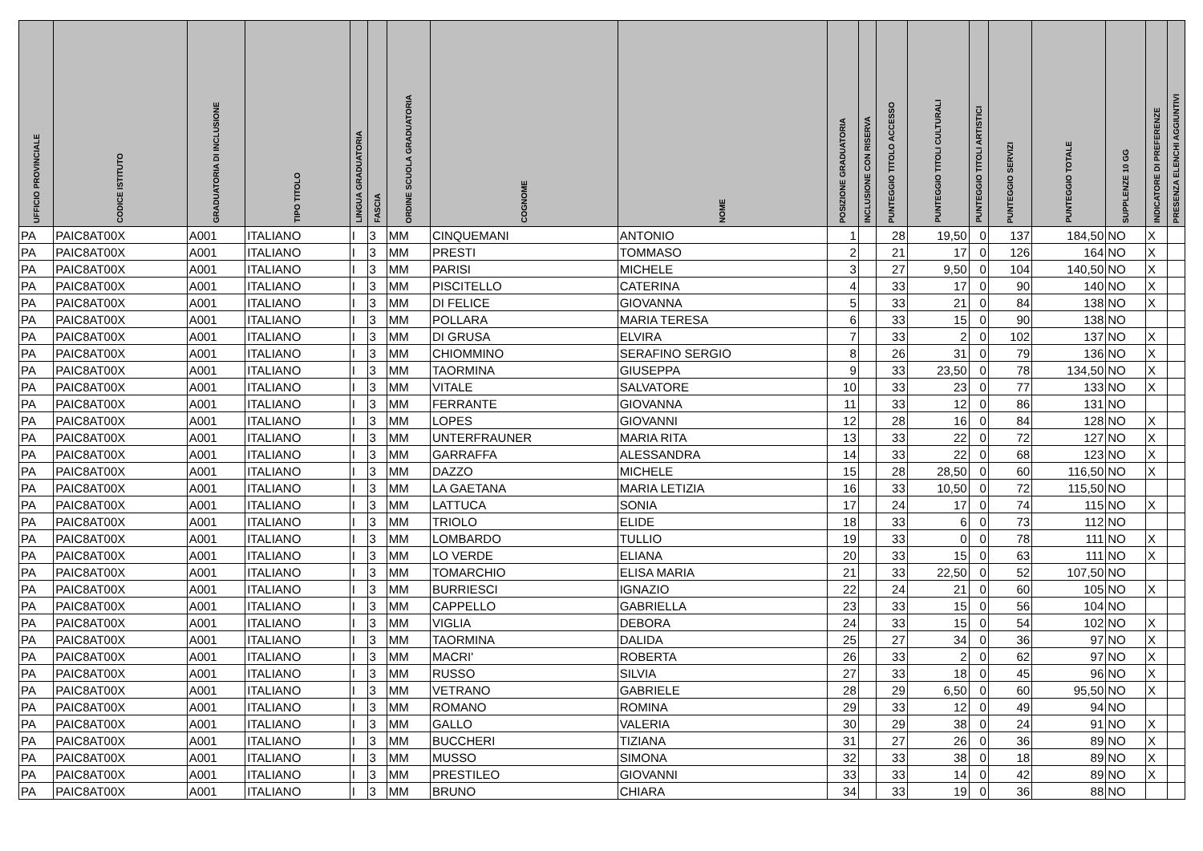| UFFICIO PROVINCIALE | CODICE ISTITUTO | GRADUATORIA DI INCLUSIONE | TIPO TITOLO | LINGUA GRADUATORIA | FASCIA | ORDINE SCUOLA GRADUATORIA | COGNOME | NOME | POSIZIONE GRADUATORIA | INCLUSIONE CON RISERVA | PUNTEGGIO TITOLO ACCESSO | PUNTEGGIO TITOLI CULTURALI | PUNTEGGIO TITOLI ARTISTICI | PUNTEGGIO SERVIZI | PUNTEGGIO TOTALE | SUPPLENZE 10 GG | INDICATORE DI PREFERENZE | PRESENZA ELENCHI AGGIUNTIVI |
| --- | --- | --- | --- | --- | --- | --- | --- | --- | --- | --- | --- | --- | --- | --- | --- | --- | --- | --- |
| PA | PAIC8AT00X | A001 | ITALIANO | I | 3 | MM | CINQUEMANI | ANTONIO | 1 | | 28 | 19,50 | 0 | 137 | 184,50 | NO | X | |
| PA | PAIC8AT00X | A001 | ITALIANO | I | 3 | MM | PRESTI | TOMMASO | 2 | | 21 | 17 | 0 | 126 | 164 | NO | X | |
| PA | PAIC8AT00X | A001 | ITALIANO | I | 3 | MM | PARISI | MICHELE | 3 | | 27 | 9,50 | 0 | 104 | 140,50 | NO | X | |
| PA | PAIC8AT00X | A001 | ITALIANO | I | 3 | MM | PISCITELLO | CATERINA | 4 | | 33 | 17 | 0 | 90 | 140 | NO | X | |
| PA | PAIC8AT00X | A001 | ITALIANO | I | 3 | MM | DI FELICE | GIOVANNA | 5 | | 33 | 21 | 0 | 84 | 138 | NO | X | |
| PA | PAIC8AT00X | A001 | ITALIANO | I | 3 | MM | POLLARA | MARIA TERESA | 6 | | 33 | 15 | 0 | 90 | 138 | NO | | |
| PA | PAIC8AT00X | A001 | ITALIANO | I | 3 | MM | DI GRUSA | ELVIRA | 7 | | 33 | 2 | 0 | 102 | 137 | NO | X | |
| PA | PAIC8AT00X | A001 | ITALIANO | I | 3 | MM | CHIOMMINO | SERAFINO SERGIO | 8 | | 26 | 31 | 0 | 79 | 136 | NO | X | |
| PA | PAIC8AT00X | A001 | ITALIANO | I | 3 | MM | TAORMINA | GIUSEPPA | 9 | | 33 | 23,50 | 0 | 78 | 134,50 | NO | X | |
| PA | PAIC8AT00X | A001 | ITALIANO | I | 3 | MM | VITALE | SALVATORE | 10 | | 33 | 23 | 0 | 77 | 133 | NO | X | |
| PA | PAIC8AT00X | A001 | ITALIANO | I | 3 | MM | FERRANTE | GIOVANNA | 11 | | 33 | 12 | 0 | 86 | 131 | NO | | |
| PA | PAIC8AT00X | A001 | ITALIANO | I | 3 | MM | LOPES | GIOVANNI | 12 | | 28 | 16 | 0 | 84 | 128 | NO | X | |
| PA | PAIC8AT00X | A001 | ITALIANO | I | 3 | MM | UNTERFRAUNER | MARIA RITA | 13 | | 33 | 22 | 0 | 72 | 127 | NO | X | |
| PA | PAIC8AT00X | A001 | ITALIANO | I | 3 | MM | GARRAFFA | ALESSANDRA | 14 | | 33 | 22 | 0 | 68 | 123 | NO | X | |
| PA | PAIC8AT00X | A001 | ITALIANO | I | 3 | MM | DAZZO | MICHELE | 15 | | 28 | 28,50 | 0 | 60 | 116,50 | NO | X | |
| PA | PAIC8AT00X | A001 | ITALIANO | I | 3 | MM | LA GAETANA | MARIA LETIZIA | 16 | | 33 | 10,50 | 0 | 72 | 115,50 | NO | | |
| PA | PAIC8AT00X | A001 | ITALIANO | I | 3 | MM | LATTUCA | SONIA | 17 | | 24 | 17 | 0 | 74 | 115 | NO | X | |
| PA | PAIC8AT00X | A001 | ITALIANO | I | 3 | MM | TRIOLO | ELIDE | 18 | | 33 | 6 | 0 | 73 | 112 | NO | | |
| PA | PAIC8AT00X | A001 | ITALIANO | I | 3 | MM | LOMBARDO | TULLIO | 19 | | 33 | 0 | 0 | 78 | 111 | NO | X | |
| PA | PAIC8AT00X | A001 | ITALIANO | I | 3 | MM | LO VERDE | ELIANA | 20 | | 33 | 15 | 0 | 63 | 111 | NO | X | |
| PA | PAIC8AT00X | A001 | ITALIANO | I | 3 | MM | TOMARCHIO | ELISA MARIA | 21 | | 33 | 22,50 | 0 | 52 | 107,50 | NO | | |
| PA | PAIC8AT00X | A001 | ITALIANO | I | 3 | MM | BURRIESCI | IGNAZIO | 22 | | 24 | 21 | 0 | 60 | 105 | NO | X | |
| PA | PAIC8AT00X | A001 | ITALIANO | I | 3 | MM | CAPPELLO | GABRIELLA | 23 | | 33 | 15 | 0 | 56 | 104 | NO | | |
| PA | PAIC8AT00X | A001 | ITALIANO | I | 3 | MM | VIGLIA | DEBORA | 24 | | 33 | 15 | 0 | 54 | 102 | NO | X | |
| PA | PAIC8AT00X | A001 | ITALIANO | I | 3 | MM | TAORMINA | DALIDA | 25 | | 27 | 34 | 0 | 36 | 97 | NO | X | |
| PA | PAIC8AT00X | A001 | ITALIANO | I | 3 | MM | MACRI' | ROBERTA | 26 | | 33 | 2 | 0 | 62 | 97 | NO | X | |
| PA | PAIC8AT00X | A001 | ITALIANO | I | 3 | MM | RUSSO | SILVIA | 27 | | 33 | 18 | 0 | 45 | 96 | NO | X | |
| PA | PAIC8AT00X | A001 | ITALIANO | I | 3 | MM | VETRANO | GABRIELE | 28 | | 29 | 6,50 | 0 | 60 | 95,50 | NO | X | |
| PA | PAIC8AT00X | A001 | ITALIANO | I | 3 | MM | ROMANO | ROMINA | 29 | | 33 | 12 | 0 | 49 | 94 | NO | | |
| PA | PAIC8AT00X | A001 | ITALIANO | I | 3 | MM | GALLO | VALERIA | 30 | | 29 | 38 | 0 | 24 | 91 | NO | X | |
| PA | PAIC8AT00X | A001 | ITALIANO | I | 3 | MM | BUCCHERI | TIZIANA | 31 | | 27 | 26 | 0 | 36 | 89 | NO | X | |
| PA | PAIC8AT00X | A001 | ITALIANO | I | 3 | MM | MUSSO | SIMONA | 32 | | 33 | 38 | 0 | 18 | 89 | NO | X | |
| PA | PAIC8AT00X | A001 | ITALIANO | I | 3 | MM | PRESTILEO | GIOVANNI | 33 | | 33 | 14 | 0 | 42 | 89 | NO | X | |
| PA | PAIC8AT00X | A001 | ITALIANO | I | 3 | MM | BRUNO | CHIARA | 34 | | 33 | 19 | 0 | 36 | 88 | NO | | |